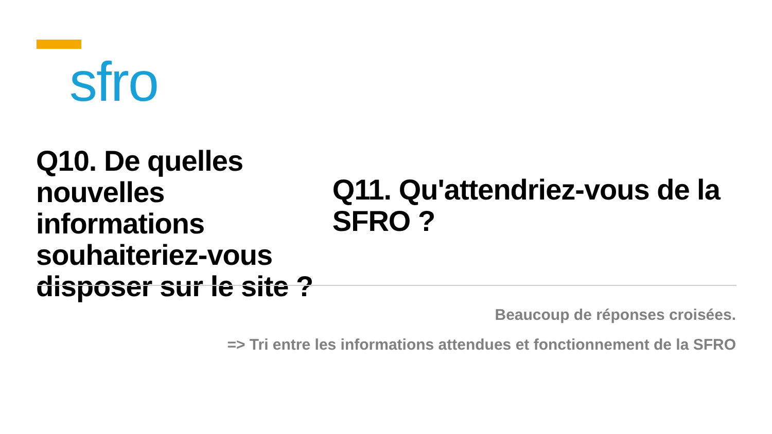sfro
Q10. De quelles nouvelles informations souhaiteriez-vous disposer sur le site ?
Q11. Qu'attendriez-vous de la SFRO ?
Beaucoup de réponses croisées.
=> Tri entre les informations attendues et fonctionnement de la SFRO